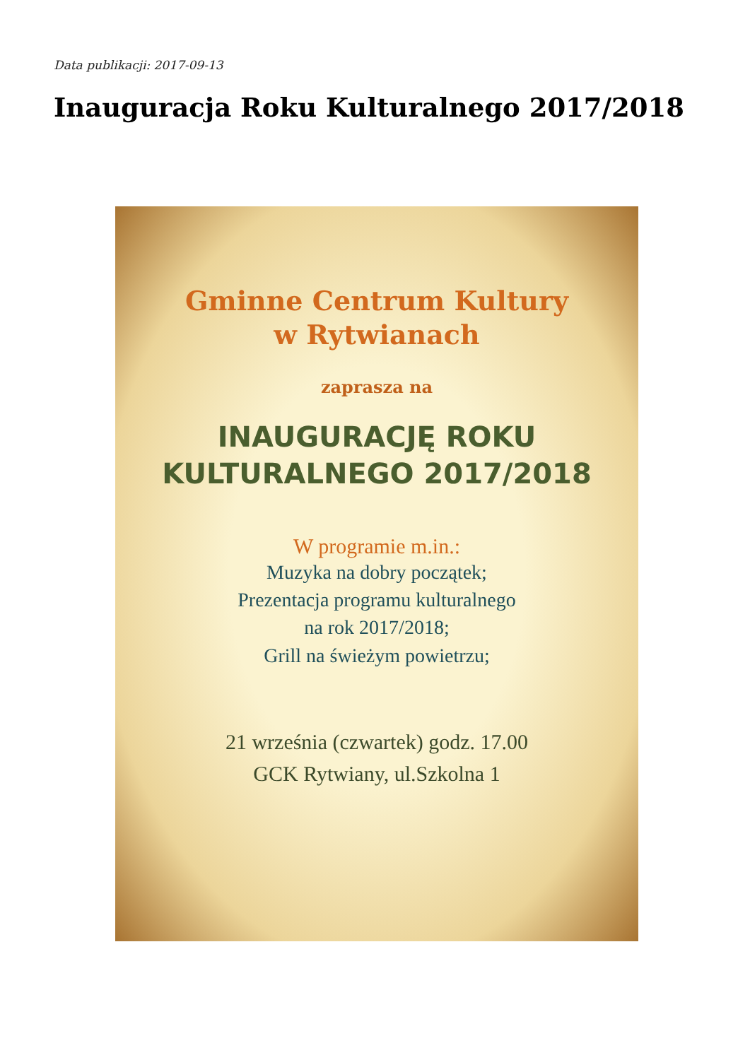Data publikacji: 2017-09-13
Inauguracja Roku Kulturalnego 2017/2018
Gminne Centrum Kultury
w Rytwianach
zaprasza na
INAUGURACJĘ ROKU
KULTURALNEGO 2017/2018
W programie m.in.:
Muzyka na dobry początek;
Prezentacja programu kulturalnego
na rok 2017/2018;
Grill na świeżym powietrzu;
21 września (czwartek) godz. 17.00
GCK Rytwiany, ul.Szkolna 1